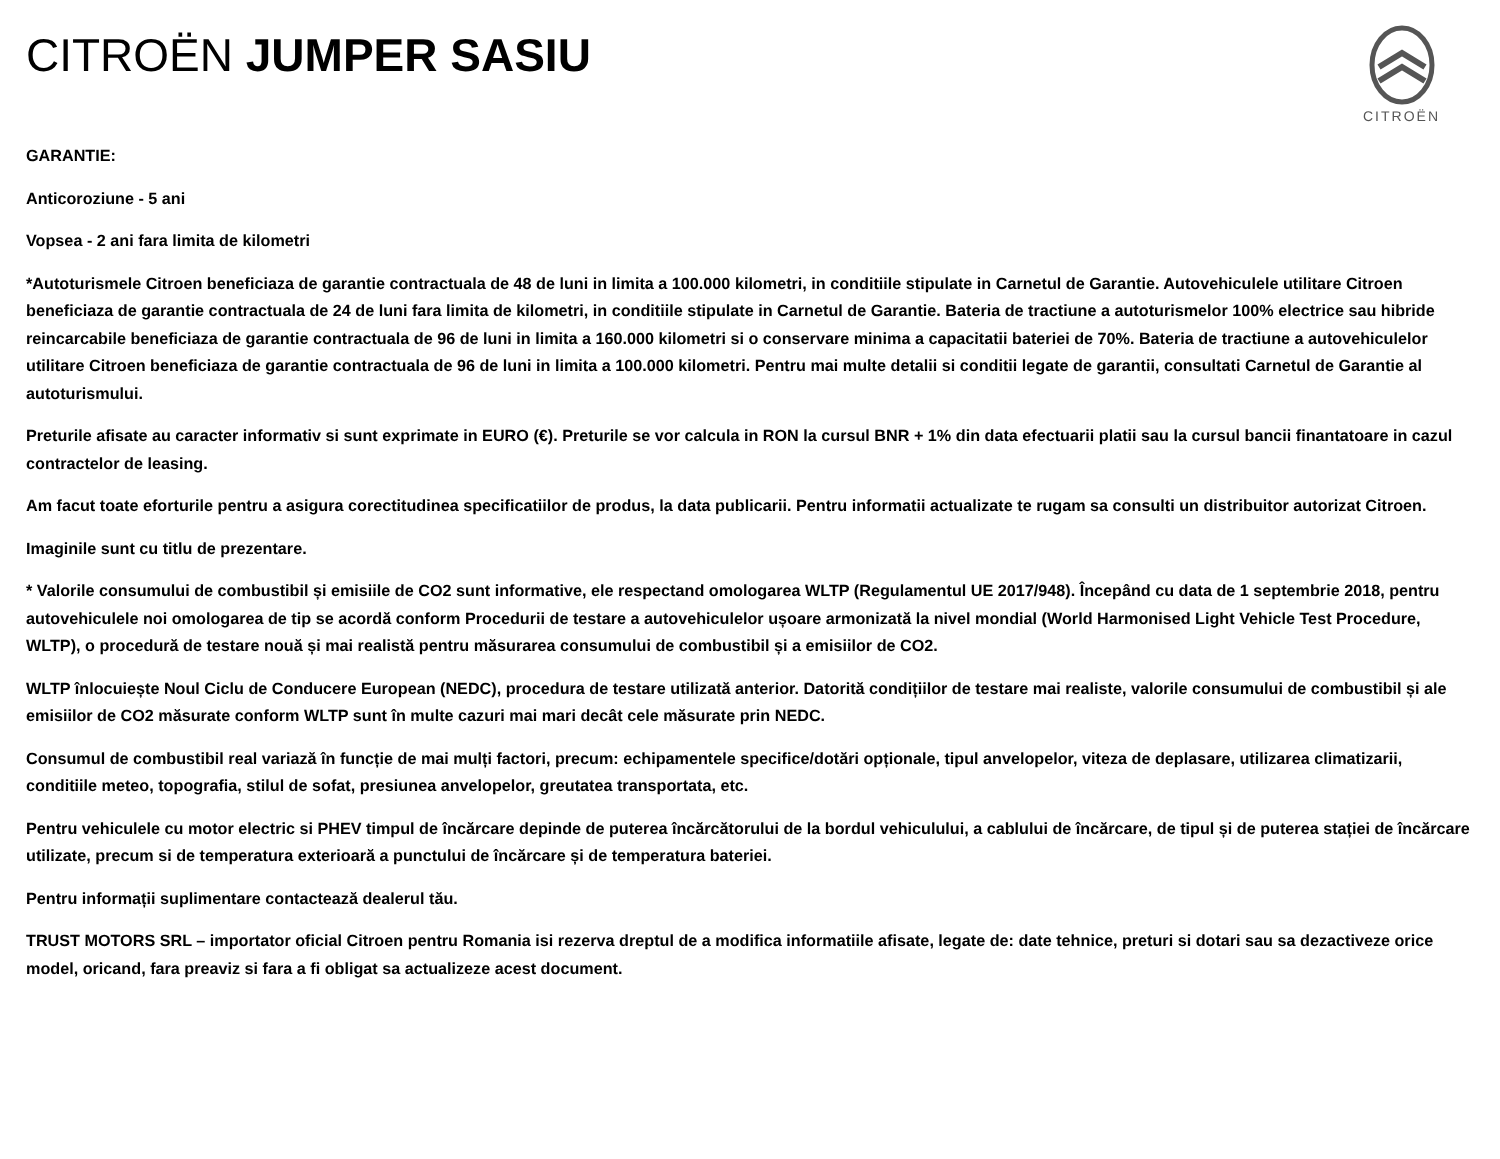CITROËN
CITROËN JUMPER SASIU
GARANTIE:
Anticoroziune - 5 ani
Vopsea - 2 ani fara limita de kilometri
*Autoturismele Citroen beneficiaza de garantie contractuala de 48 de luni in limita a 100.000 kilometri, in conditiile stipulate in Carnetul de Garantie. Autovehiculele utilitare Citroen beneficiaza de garantie contractuala de 24 de luni fara limita de kilometri, in conditiile stipulate in Carnetul de Garantie. Bateria de tractiune a autoturismelor 100% electrice sau hibride reincarcabile beneficiaza de garantie contractuala de 96 de luni in limita a 160.000 kilometri si o conservare minima a capacitatii bateriei de 70%. Bateria de tractiune a autovehiculelor utilitare Citroen beneficiaza de garantie contractuala de 96 de luni in limita a 100.000 kilometri. Pentru mai multe detalii si conditii legate de garantii, consultati Carnetul de Garantie al autoturismului.
Preturile afisate au caracter informativ si sunt exprimate in EURO (€). Preturile se vor calcula in RON la cursul BNR + 1% din data efectuarii platii sau la cursul bancii finantatoare in cazul contractelor de leasing.
Am facut toate eforturile pentru a asigura corectitudinea specificatiilor de produs, la data publicarii. Pentru informatii actualizate te rugam sa consulti un distribuitor autorizat Citroen.
Imaginile sunt cu titlu de prezentare.
* Valorile consumului de combustibil și emisiile de CO2 sunt informative, ele respectand omologarea WLTP (Regulamentul UE 2017/948). Începând cu data de 1 septembrie 2018, pentru autovehiculele noi omologarea de tip se acordă conform Procedurii de testare a autovehiculelor ușoare armonizată la nivel mondial (World Harmonised Light Vehicle Test Procedure, WLTP), o procedură de testare nouă și mai realistă pentru măsurarea consumului de combustibil și a emisiilor de CO2.
WLTP înlocuiește Noul Ciclu de Conducere European (NEDC), procedura de testare utilizată anterior. Datorită condițiilor de testare mai realiste, valorile consumului de combustibil și ale emisiilor de CO2 măsurate conform WLTP sunt în multe cazuri mai mari decât cele măsurate prin NEDC.
Consumul de combustibil real variază în funcție de mai mulți factori, precum: echipamentele specifice/dotări opționale, tipul anvelopelor, viteza de deplasare, utilizarea climatizarii, conditiile meteo, topografia, stilul de sofat, presiunea anvelopelor, greutatea transportata, etc.
Pentru vehiculele cu motor electric si PHEV timpul de încărcare depinde de puterea încărcătorului de la bordul vehiculului, a cablului de încărcare, de tipul și de puterea stației de încărcare utilizate, precum si de temperatura exterioară a punctului de încărcare și de temperatura bateriei.
Pentru informații suplimentare contactează dealerul tău.
TRUST MOTORS SRL – importator oficial Citroen pentru Romania isi rezerva dreptul de a modifica informatiile afisate, legate de: date tehnice, preturi si dotari sau sa dezactiveze orice model, oricand, fara preaviz si fara a fi obligat sa actualizeze acest document.